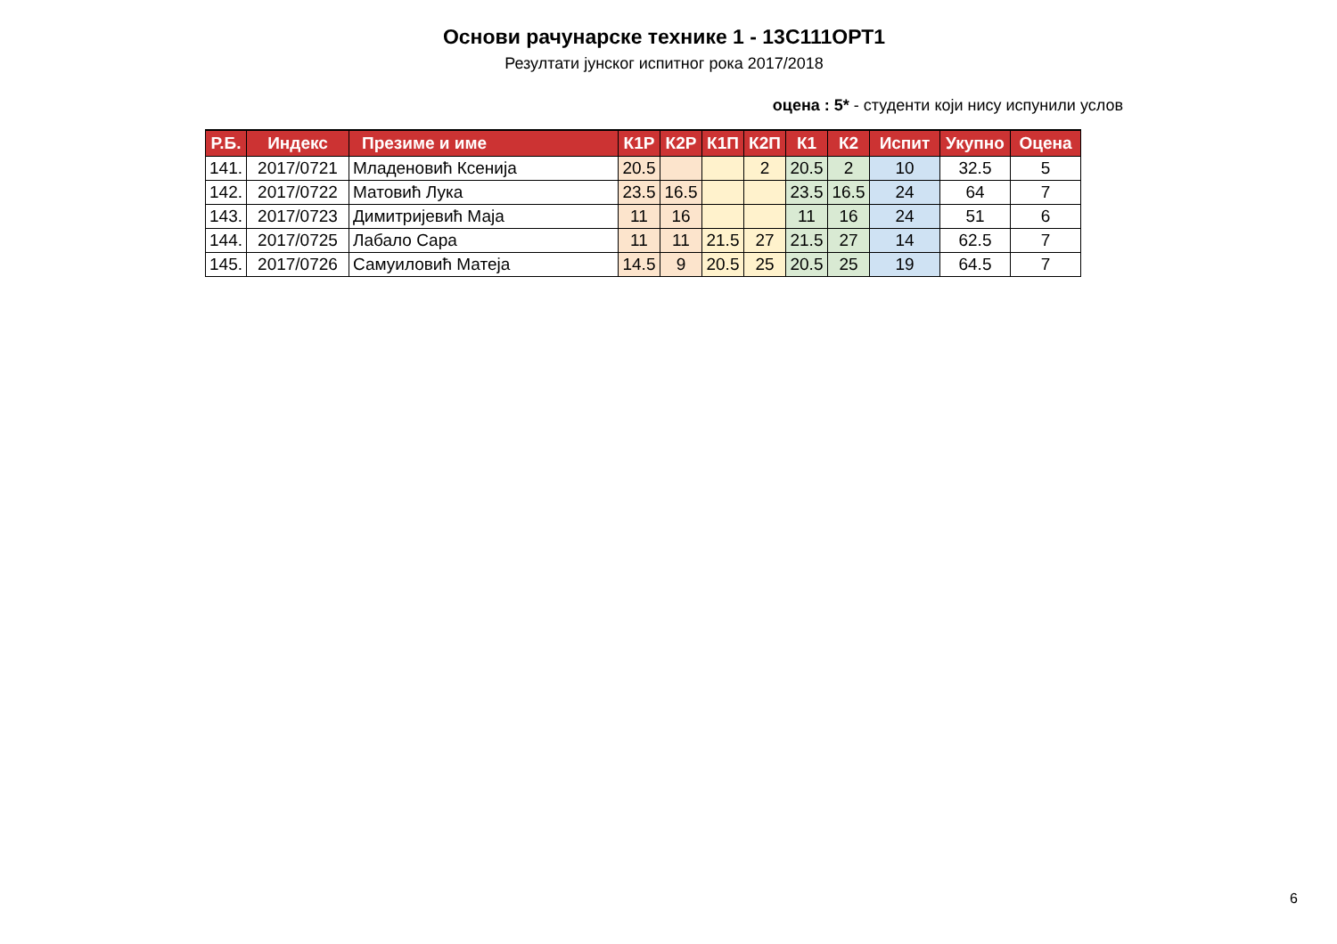Основи рачунарске технике 1 - 13С111ОРТ1
Резултати јунског испитног рока 2017/2018
оцена : 5* - студенти који нису испунили услов
| Р.Б. | Индекс | Презиме и име | К1Р | К2Р | К1П | К2П | К1 | К2 | Испит | Укупно | Оцена |
| --- | --- | --- | --- | --- | --- | --- | --- | --- | --- | --- | --- |
| 141. | 2017/0721 | Младеновић Ксенија | 20.5 | | | 2 | 20.5 | 2 | 10 | 32.5 | 5 |
| 142. | 2017/0722 | Матовић Лука | 23.5 | 16.5 | | | 23.5 | 16.5 | 24 | 64 | 7 |
| 143. | 2017/0723 | Димитријевић Маја | 11 | 16 | | | 11 | 16 | 24 | 51 | 6 |
| 144. | 2017/0725 | Лабало Сара | 11 | 11 | 21.5 | 27 | 21.5 | 27 | 14 | 62.5 | 7 |
| 145. | 2017/0726 | Самуиловић Матеја | 14.5 | 9 | 20.5 | 25 | 20.5 | 25 | 19 | 64.5 | 7 |
6